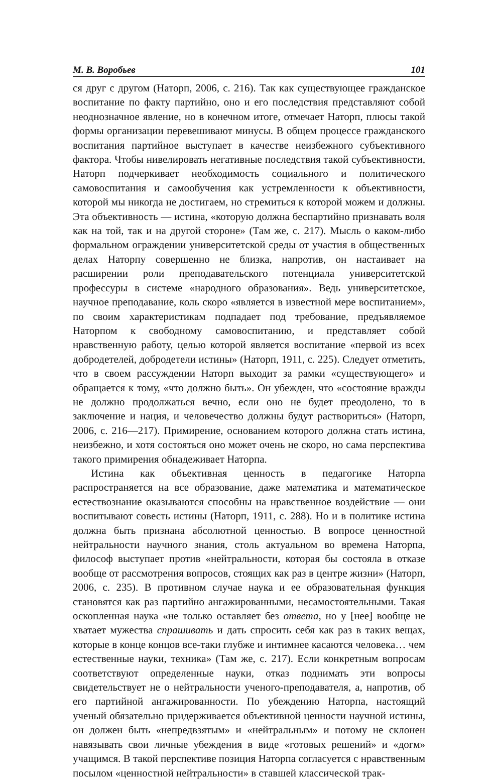М. В. Воробьев 101
ся друг с другом (Наторп, 2006, с. 216). Так как существующее гражданское воспитание по факту партийно, оно и его последствия представляют собой неоднозначное явление, но в конечном итоге, отмечает Наторп, плюсы такой формы организации перевешивают минусы. В общем процессе гражданского воспитания партийное выступает в качестве неизбежного субъективного фактора. Чтобы нивелировать негативные последствия такой субъективности, Наторп подчеркивает необходимость социального и политического самовоспитания и самообучения как устремленности к объективности, которой мы никогда не достигаем, но стремиться к которой можем и должны. Эта объективность — истина, «которую должна беспартийно признавать воля как на той, так и на другой стороне» (Там же, с. 217). Мысль о каком-либо формальном ограждении университетской среды от участия в общественных делах Наторпу совершенно не близка, напротив, он настаивает на расширении роли преподавательского потенциала университетской профессуры в системе «народного образования». Ведь университетское, научное преподавание, коль скоро «является в известной мере воспитанием», по своим характеристикам подпадает под требование, предъявляемое Наторпом к свободному самовоспитанию, и представляет собой нравственную работу, целью которой является воспитание «первой из всех добродетелей, добродетели истины» (Наторп, 1911, с. 225). Следует отметить, что в своем рассуждении Наторп выходит за рамки «существующего» и обращается к тому, «что должно быть». Он убежден, что «состояние вражды не должно продолжаться вечно, если оно не будет преодолено, то в заключение и нация, и человечество должны будут раствориться» (Наторп, 2006, с. 216—217). Примирение, основанием которого должна стать истина, неизбежно, и хотя состояться оно может очень не скоро, но сама перспектива такого примирения обнадеживает Наторпа.
Истина как объективная ценность в педагогике Наторпа распространяется на все образование, даже математика и математическое естествознание оказываются способны на нравственное воздействие — они воспитывают совесть истины (Наторп, 1911, с. 288). Но и в политике истина должна быть признана абсолютной ценностью. В вопросе ценностной нейтральности научного знания, столь актуальном во времена Наторпа, философ выступает против «нейтральности, которая бы состояла в отказе вообще от рассмотрения вопросов, стоящих как раз в центре жизни» (Наторп, 2006, с. 235). В противном случае наука и ее образовательная функция становятся как раз партийно ангажированными, несамостоятельными. Такая оскопленная наука «не только оставляет без ответа, но у [нее] вообще не хватает мужества спрашивать и дать спросить себя как раз в таких вещах, которые в конце концов все-таки глубже и интимнее касаются человека… чем естественные науки, техника» (Там же, с. 217). Если конкретным вопросам соответствуют определенные науки, отказ поднимать эти вопросы свидетельствует не о нейтральности ученого-преподавателя, а, напротив, об его партийной ангажированности. По убеждению Наторпа, настоящий ученый обязательно придерживается объективной ценности научной истины, он должен быть «непредвзятым» и «нейтральным» и потому не склонен навязывать свои личные убеждения в виде «готовых решений» и «догм» учащимся. В такой перспективе позиция Наторпа согласуется с нравственным посылом «ценностной нейтральности» в ставшей классической трак-